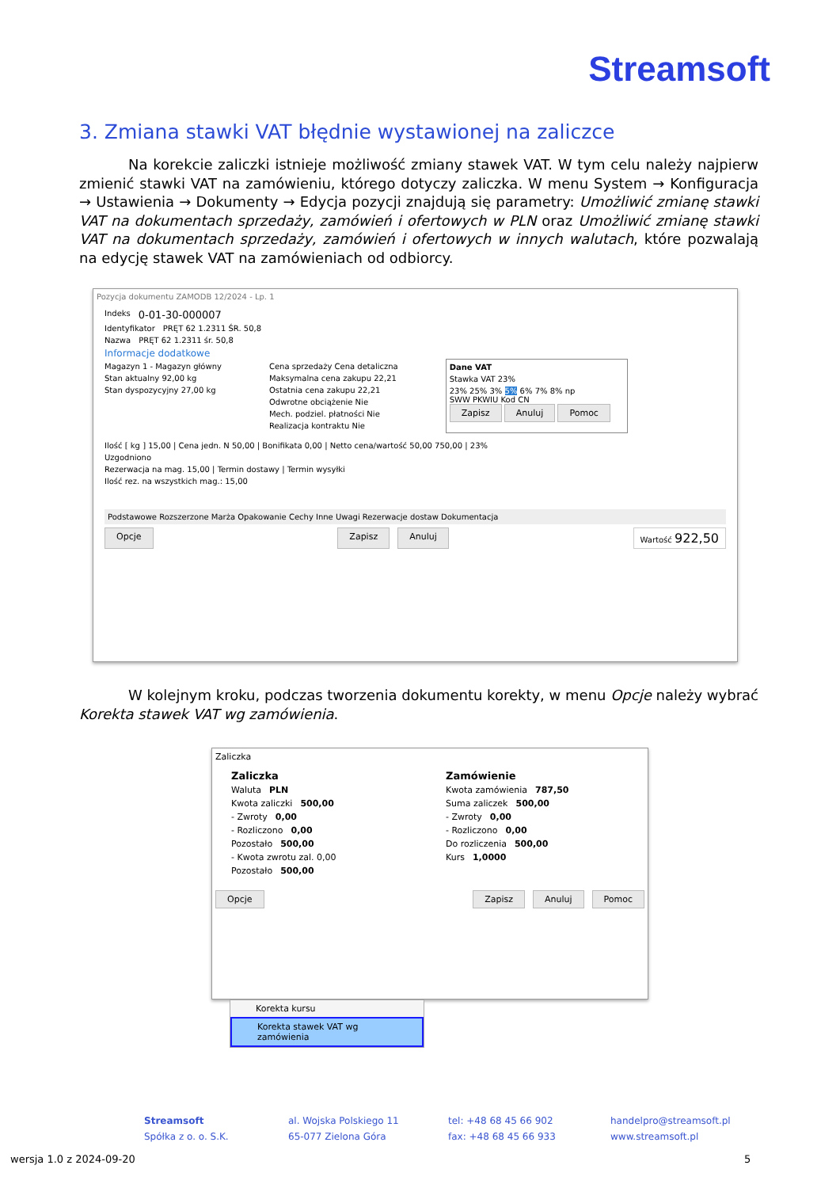Streamsoft
3. Zmiana stawki VAT błędnie wystawionej na zaliczce
Na korekcie zaliczki istnieje możliwość zmiany stawek VAT. W tym celu należy najpierw zmienić stawki VAT na zamówieniu, którego dotyczy zaliczka. W menu System → Konfiguracja → Ustawienia → Dokumenty → Edycja pozycji znajdują się parametry: Umożliwić zmianę stawki VAT na dokumentach sprzedaży, zamówień i ofertowych w PLN oraz Umożliwić zmianę stawki VAT na dokumentach sprzedaży, zamówień i ofertowych w innych walutach, które pozwalają na edycję stawek VAT na zamówieniach od odbiorcy.
Pozycja dokumentu ZAMODB 12/2024 - Lp. 1
Indeks 0-01-30-000007
Identyfikator PRĘT 62 1.2311 ŚR. 50,8
Nazwa PRĘT 62 1.2311 śr. 50,8
Informacje dodatkowe
Magazyn 1 - Magazyn główny
Stan aktualny 92,00 kg
Stan dyspozycyjny 27,00 kg
Cena sprzedaży Cena detaliczna
Maksymalna cena zakupu 22,21
Ostatnia cena zakupu 22,21
Odwrotne obciążenie Nie
Mech. podziel. płatności Nie
Realizacja kontraktu Nie
Dane VAT
Stawka VAT 23%
23% 25% 3% 5% 6% 7% 8% np
SWW PKWIU Kod CN
Zapisz Anuluj Pomoc
Ilość [ kg ] 15,00 | Cena jedn. N 50,00 | Bonifikata 0,00 | Netto cena/wartość 50,00 750,00 | 23%
Uzgodniono
Rezerwacja na mag. 15,00 | Termin dostawy | Termin wysyłki
Ilość rez. na wszystkich mag.: 15,00
Podstawowe Rozszerzone Marża Opakowanie Cechy Inne Uwagi Rezerwacje dostaw Dokumentacja
Opcje Zapisz Anuluj Wartość 922,50
W kolejnym kroku, podczas tworzenia dokumentu korekty, w menu Opcje należy wybrać Korekta stawek VAT wg zamówienia.
Zaliczka
Zaliczka
Waluta PLN
Kwota zaliczki 500,00
- Zwroty 0,00
- Rozliczono 0,00
Pozostało 500,00
- Kwota zwrotu zal. 0,00
Pozostało 500,00
Zamówienie
Kwota zamówienia 787,50
Suma zaliczek 500,00
- Zwroty 0,00
- Rozliczono 0,00
Do rozliczenia 500,00
Kurs 1,0000
Opcje Zapisz Anuluj Pomoc
Korekta kursu
Korekta stawek VAT wg zamówienia
Streamsoft
Spółka z o. o. S.K.
al. Wojska Polskiego 11
65-077 Zielona Góra
tel: +48 68 45 66 902
fax: +48 68 45 66 933
handelpro@streamsoft.pl
www.streamsoft.pl
wersja 1.0 z 2024-09-20 5